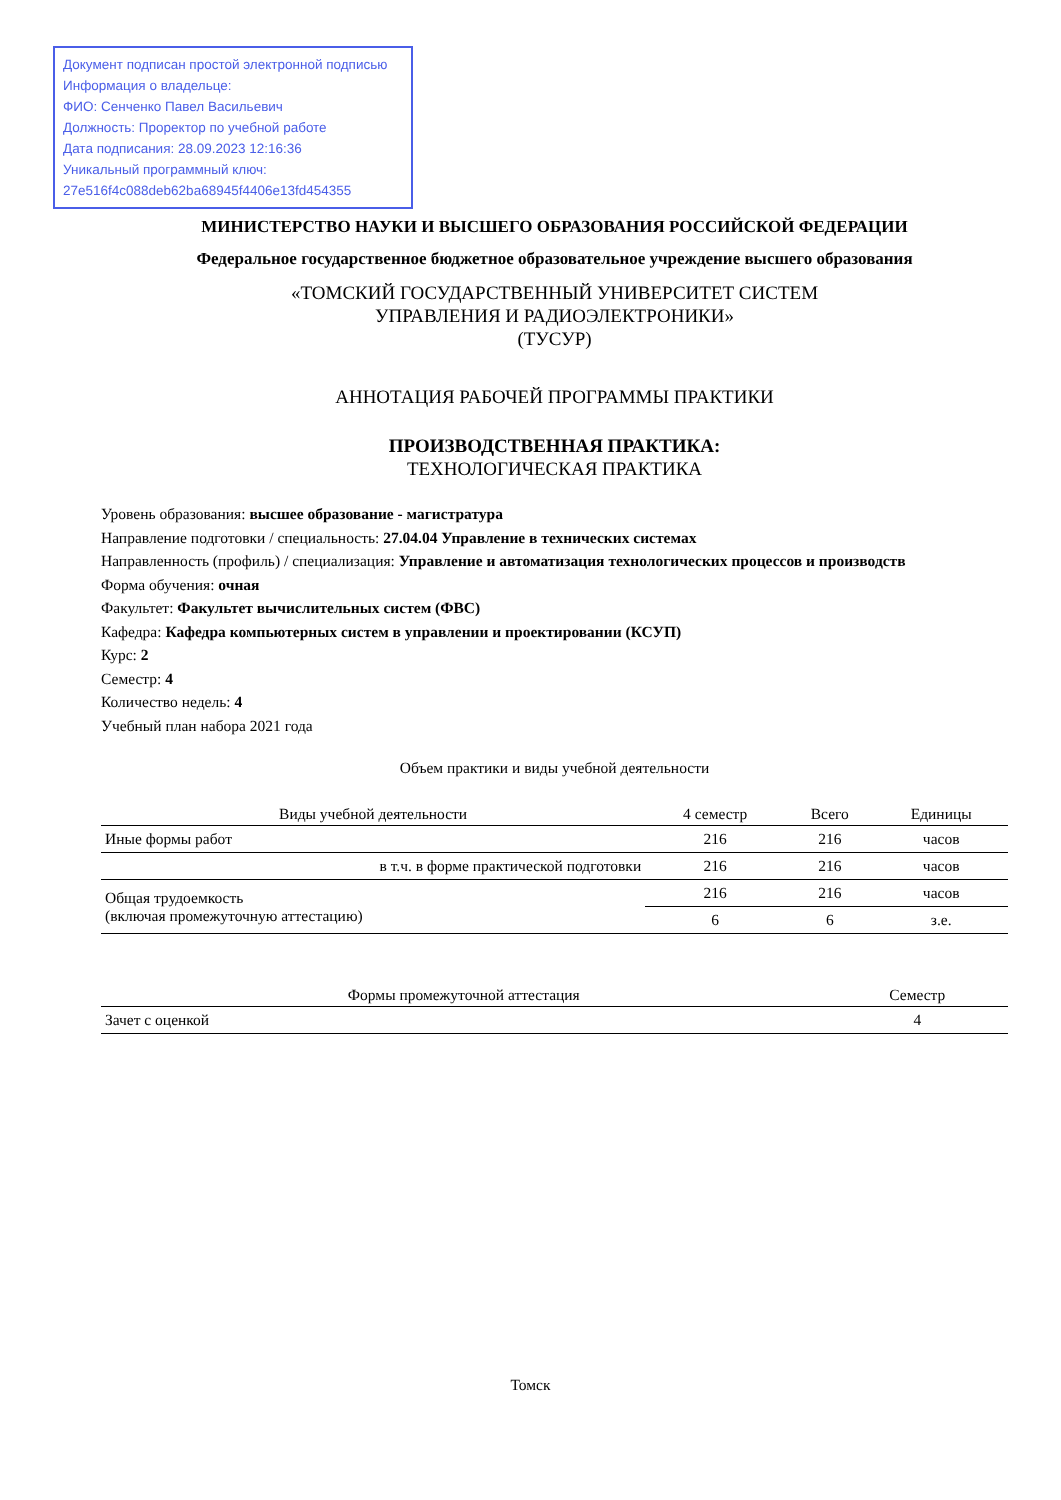Документ подписан простой электронной подписью
Информация о владельце:
ФИО: Сенченко Павел Васильевич
Должность: Проректор по учебной работе
Дата подписания: 28.09.2023 12:16:36
Уникальный программный ключ:
27e516f4c088deb62ba68945f4406e13fd454355
МИНИСТЕРСТВО НАУКИ И ВЫСШЕГО ОБРАЗОВАНИЯ РОССИЙСКОЙ ФЕДЕРАЦИИ
Федеральное государственное бюджетное образовательное учреждение высшего образования
«ТОМСКИЙ ГОСУДАРСТВЕННЫЙ УНИВЕРСИТЕТ СИСТЕМ
УПРАВЛЕНИЯ И РАДИОЭЛЕКТРОНИКИ»
(ТУСУР)
АННОТАЦИЯ РАБОЧЕЙ ПРОГРАММЫ ПРАКТИКИ
ПРОИЗВОДСТВЕННАЯ ПРАКТИКА:
ТЕХНОЛОГИЧЕСКАЯ ПРАКТИКА
Уровень образования: высшее образование - магистратура
Направление подготовки / специальность: 27.04.04 Управление в технических системах
Направленность (профиль) / специализация: Управление и автоматизация технологических процессов и производств
Форма обучения: очная
Факультет: Факультет вычислительных систем (ФВС)
Кафедра: Кафедра компьютерных систем в управлении и проектировании (КСУП)
Курс: 2
Семестр: 4
Количество недель: 4
Учебный план набора 2021 года
Объем практики и виды учебной деятельности
| Виды учебной деятельности | 4 семестр | Всего | Единицы |
| --- | --- | --- | --- |
| Иные формы работ | 216 | 216 | часов |
| в т.ч. в форме практической подготовки | 216 | 216 | часов |
| Общая трудоемкость (включая промежуточную аттестацию) | 216 | 216 | часов |
| | 6 | 6 | з.е. |
| Формы промежуточной аттестация | Семестр |
| --- | --- |
| Зачет с оценкой | 4 |
Томск